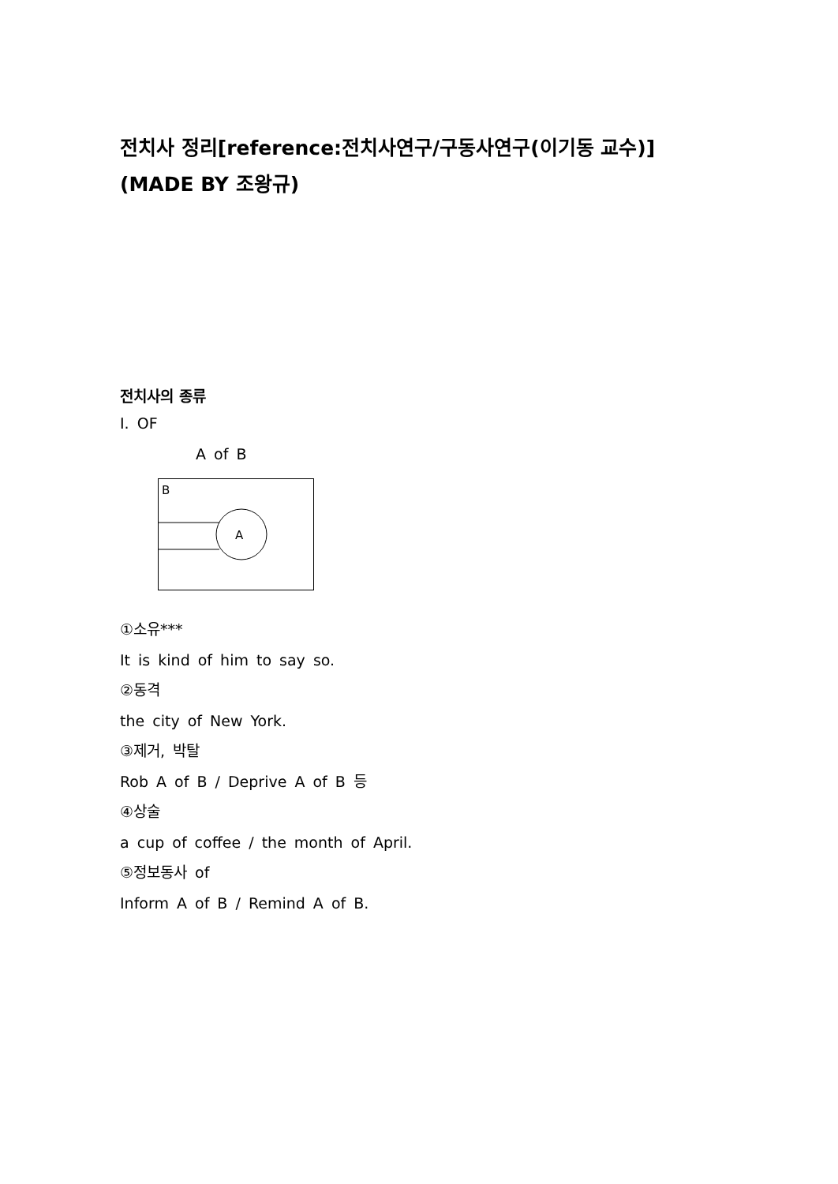전치사 정리[reference:전치사연구/구동사연구(이기동 교수)]
(MADE BY 조왕규)
전치사의 종류
Ⅰ. OF
A of B
B
A
①소유***
It is kind of him to say so.
②동격
the city of New York.
③제거, 박탈
Rob A of B / Deprive A of B 등
④상술
a cup of coffee / the month of April.
⑤정보동사 of
Inform A of B / Remind A of B.